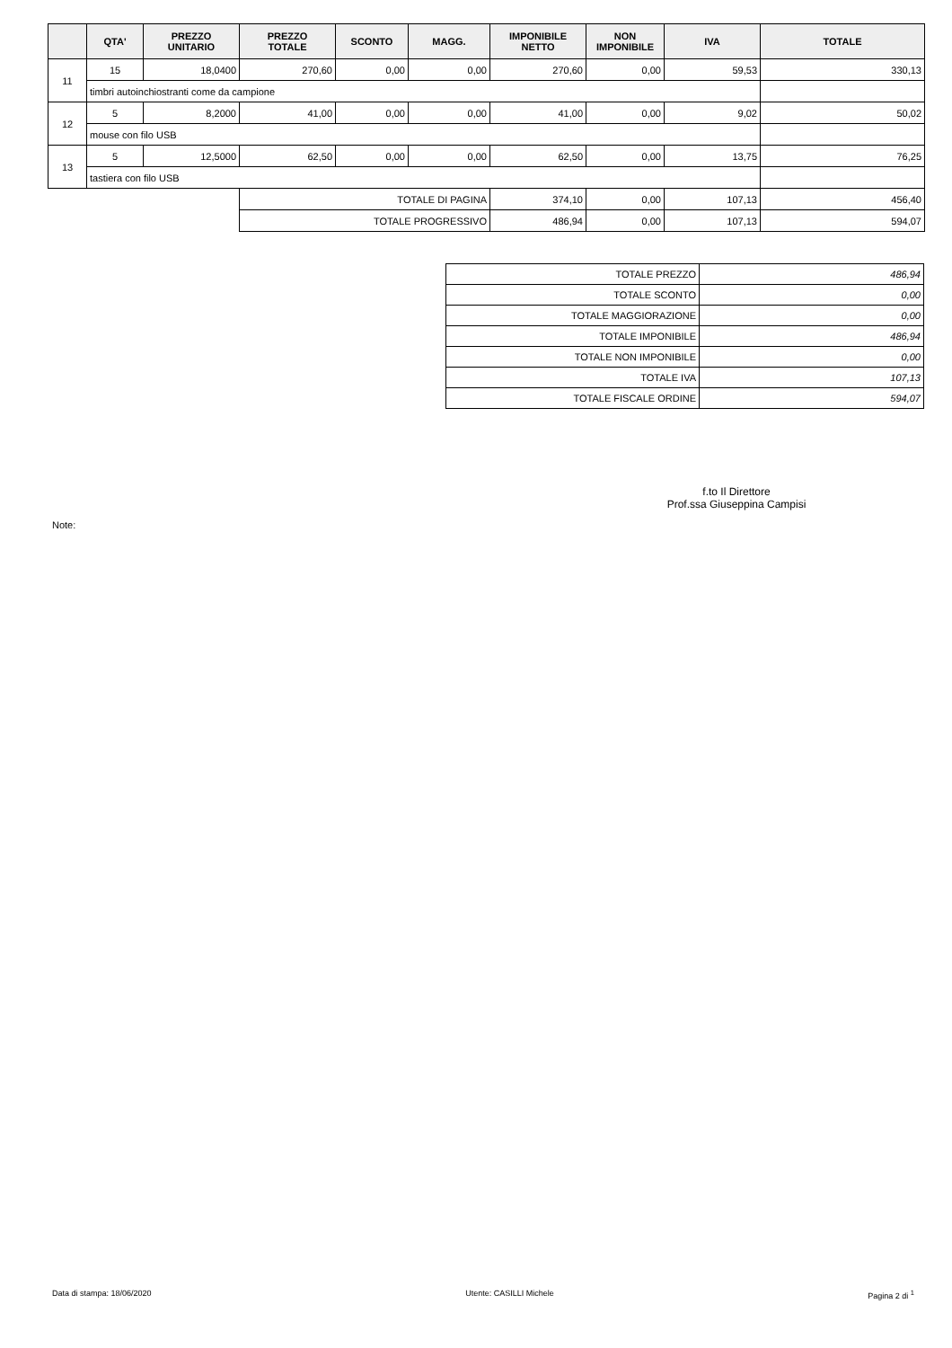| | QTA' | PREZZO UNITARIO | PREZZO TOTALE | SCONTO | MAGG. | IMPONIBILE NETTO | NON IMPONIBILE | IVA | TOTALE |
| --- | --- | --- | --- | --- | --- | --- | --- | --- | --- |
| 11 | 15 | 18,0400 | 270,60 | 0,00 | 0,00 | 270,60 | 0,00 | 59,53 | 330,13 |
| | timbri autoinchiostranti come da campione | | | | | | | | |
| 12 | 5 | 8,2000 | 41,00 | 0,00 | 0,00 | 41,00 | 0,00 | 9,02 | 50,02 |
| | mouse con filo USB | | | | | | | | |
| 13 | 5 | 12,5000 | 62,50 | 0,00 | 0,00 | 62,50 | 0,00 | 13,75 | 76,25 |
| | tastiera con filo USB | | | | | | | | |
| | | | TOTALE DI PAGINA | | | 374,10 | 0,00 | 107,13 | 456,40 |
| | | | TOTALE PROGRESSIVO | | | 486,94 | 0,00 | 107,13 | 594,07 |
| TOTALE PREZZO | 486,94 |
| TOTALE SCONTO | 0,00 |
| TOTALE MAGGIORAZIONE | 0,00 |
| TOTALE IMPONIBILE | 486,94 |
| TOTALE NON IMPONIBILE | 0,00 |
| TOTALE IVA | 107,13 |
| TOTALE FISCALE ORDINE | 594,07 |
f.to Il Direttore
Prof.ssa Giuseppina Campisi
Note:
Data di stampa: 18/06/2020 Utente: CASILLI Michele Pagina 2 di <sup>1</sup>